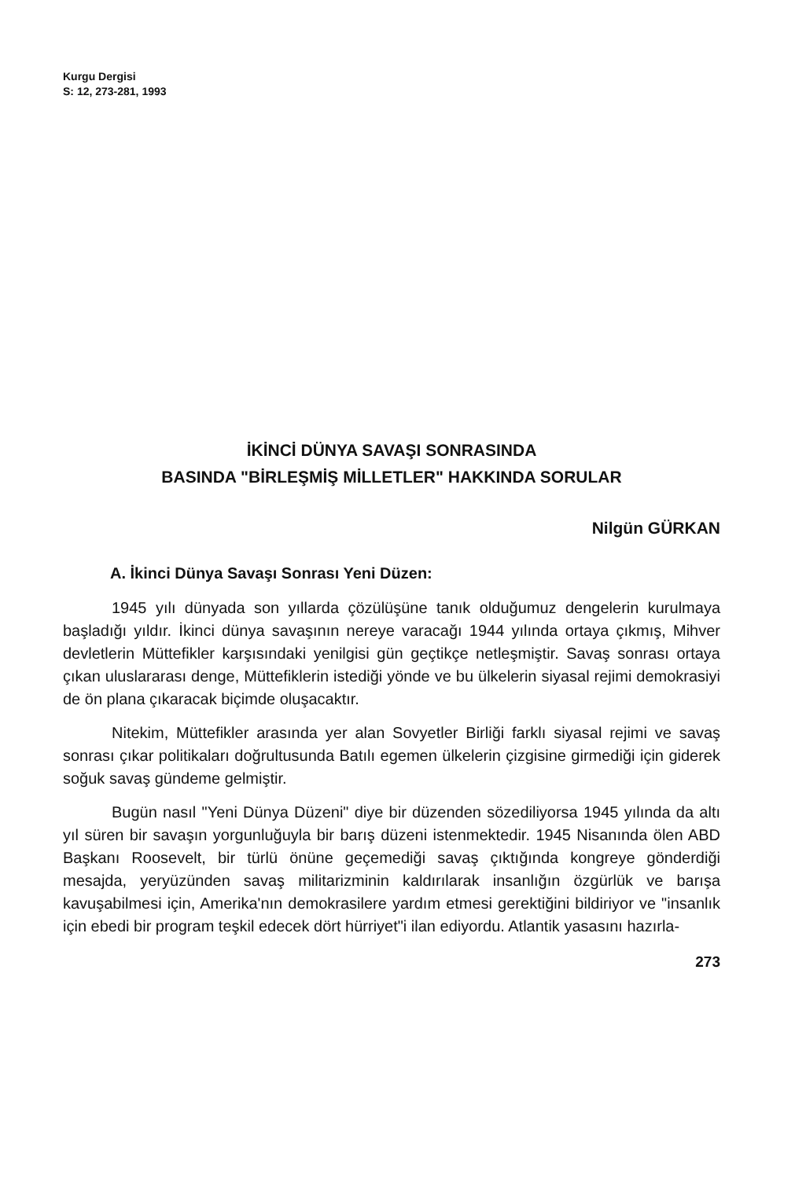Kurgu Dergisi
S: 12, 273-281, 1993
İKİNCİ DÜNYA SAVAŞI SONRASINDA
BASINDA "BİRLEŞMİŞ MİLLETLER" HAKKINDA SORULAR
Nilgün GÜRKAN
A. İkinci Dünya Savaşı Sonrası Yeni Düzen:
1945 yılı dünyada son yıllarda çözülüşüne tanık olduğumuz dengelerin kurulmaya başladığı yıldır. İkinci dünya savaşının nereye varacağı 1944 yılında ortaya çıkmış, Mihver devletlerin Müttefikler karşısındaki yenilgisi gün geçtikçe netleşmiştir. Savaş sonrası ortaya çıkan uluslararası denge, Müttefiklerin istediği yönde ve bu ülkelerin siyasal rejimi demokrasiyi de ön plana çıkaracak biçimde oluşacaktır.
Nitekim, Müttefikler arasında yer alan Sovyetler Birliği farklı siyasal rejimi ve savaş sonrası çıkar politikaları doğrultusunda Batılı egemen ülkelerin çizgisine girmediği için giderek soğuk savaş gündeme gelmiştir.
Bugün nasıl "Yeni Dünya Düzeni" diye bir düzenden sözediliyorsa 1945 yılında da altı yıl süren bir savaşın yorgunluğuyla bir barış düzeni istenmektedir. 1945 Nisanında ölen ABD Başkanı Roosevelt, bir türlü önüne geçemediği savaş çıktığında kongreye gönderdiği mesajda, yeryüzünden savaş militarizminin kaldırılarak insanlığın özgürlük ve barışa kavuşabilmesi için, Amerika'nın demokrasilere yardım etmesi gerektiğini bildiriyor ve "insanlık için ebedi bir program teşkil edecek dört hürriyet"i ilan ediyordu. Atlantik yasasını hazırla-
273